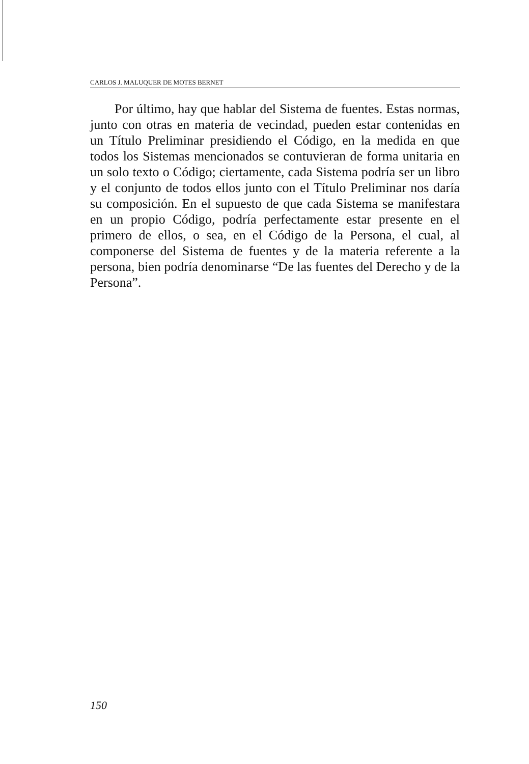CARLOS J. MALUQUER DE MOTES BERNET
Por último, hay que hablar del Sistema de fuentes. Estas normas, junto con otras en materia de vecindad, pueden estar contenidas en un Título Preliminar presidiendo el Código, en la medida en que todos los Sistemas mencionados se contuvieran de forma unitaria en un solo texto o Código; ciertamente, cada Sistema podría ser un libro y el conjunto de todos ellos junto con el Título Preliminar nos daría su composición. En el supuesto de que cada Sistema se manifestara en un propio Código, podría perfectamente estar presente en el primero de ellos, o sea, en el Código de la Persona, el cual, al componerse del Sistema de fuentes y de la materia referente a la persona, bien podría denominarse “De las fuentes del Derecho y de la Persona”.
150